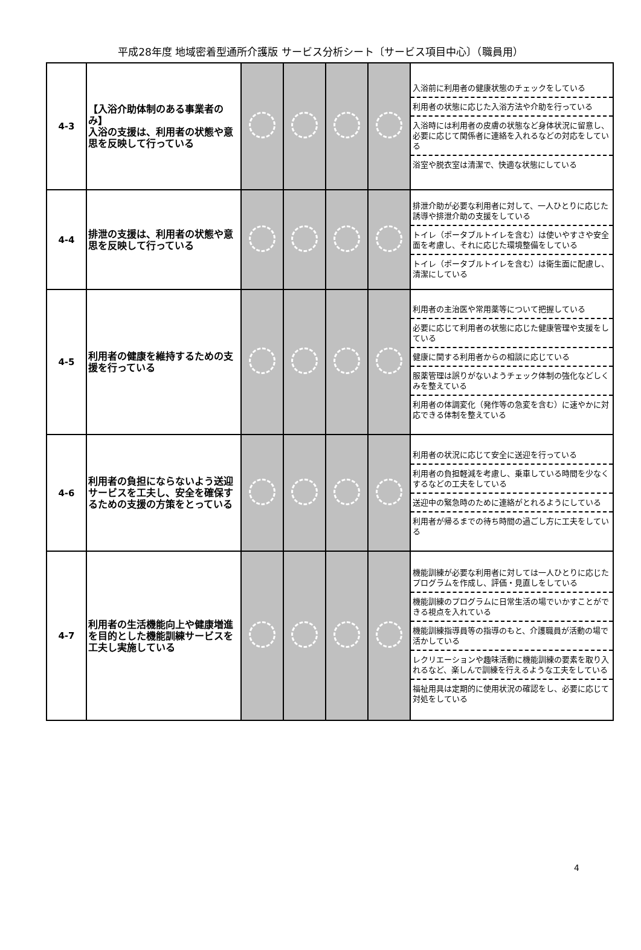平成28年度 地域密着型通所介護版 サービス分析シート〔サービス項目中心〕（職員用）
| 4-3 | 【入浴介助体制のある事業者のみ】 入浴の支援は、利用者の状態や意思を反映して行っている | | | | | 入浴前に利用者の健康状態のチェックをしている 利用者の状態に応じた入浴方法や介助を行っている 入浴時には利用者の皮膚の状態など身体状況に留意し、必要に応じて関係者に連絡を入れるなどの対応をしている 浴室や脱衣室は清潔で、快適な状態にしている |
| 4-4 | 排泄の支援は、利用者の状態や意思を反映して行っている | | | | | 排泄介助が必要な利用者に対して、一人ひとりに応じた誘導や排泄介助の支援をしている トイレ（ポータブルトイレを含む）は使いやすさや安全面を考慮し、それに応じた環境整備をしている トイレ（ポータブルトイレを含む）は衛生面に配慮し、清潔にしている |
| 4-5 | 利用者の健康を維持するための支援を行っている | | | | | 利用者の主治医や常用薬等について把握している 必要に応じて利用者の状態に応じた健康管理や支援をしている 健康に関する利用者からの相談に応じている 服薬管理は誤りがないようチェック体制の強化などしくみを整えている 利用者の体調変化（発作等の急変を含む）に速やかに対応できる体制を整えている |
| 4-6 | 利用者の負担にならないよう送迎サービスを工夫し、安全を確保するための支援の方策をとっている | | | | | 利用者の状況に応じて安全に送迎を行っている 利用者の負担軽減を考慮し、乗車している時間を少なくするなどの工夫をしている 送迎中の緊急時のために連絡がとれるようにしている 利用者が帰るまでの待ち時間の過ごし方に工夫をしている |
| 4-7 | 利用者の生活機能向上や健康増進を目的とした機能訓練サービスを工夫し実施している | | | | | 機能訓練が必要な利用者に対しては一人ひとりに応じたプログラムを作成し、評価・見直しをしている 機能訓練のプログラムに日常生活の場でいかすことができる視点を入れている 機能訓練指導員等の指導のもと、介護職員が活動の場で活かしている レクリエーションや趣味活動に機能訓練の要素を取り入れるなど、楽しんで訓練を行えるような工夫をしている 福祉用具は定期的に使用状況の確認をし、必要に応じて対処をしている |
4